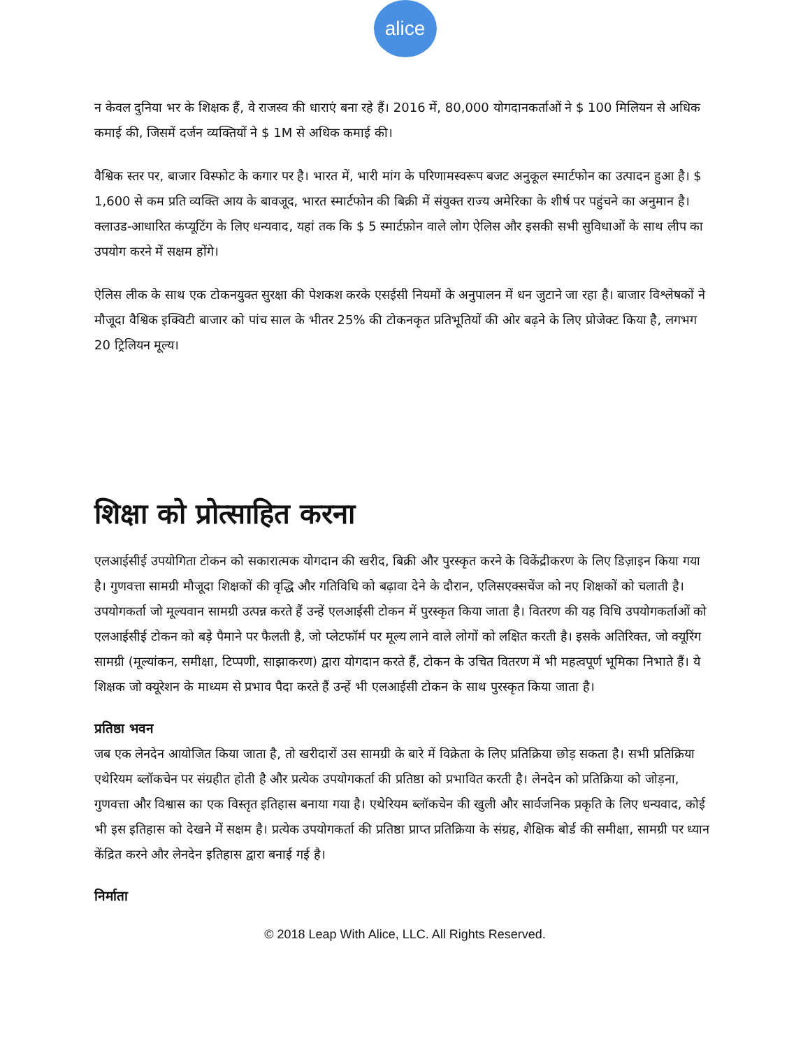alice
न केवल दुनिया भर के शिक्षक हैं, वे राजस्व की धाराएं बना रहे हैं। 2016 में, 80,000 योगदानकर्ताओं ने $ 100 मिलियन से अधिक कमाई की, जिसमें दर्जन व्यक्तियों ने $ 1M से अधिक कमाई की।
वैश्विक स्तर पर, बाजार विस्फोट के कगार पर है। भारत में, भारी मांग के परिणामस्वरूप बजट अनुकूल स्मार्टफोन का उत्पादन हुआ है। $ 1,600 से कम प्रति व्यक्ति आय के बावजूद, भारत स्मार्टफोन की बिक्री में संयुक्त राज्य अमेरिका के शीर्ष पर पहुंचने का अनुमान है। क्लाउड-आधारित कंप्यूटिंग के लिए धन्यवाद, यहां तक कि $ 5 स्मार्टफ़ोन वाले लोग ऐलिस और इसकी सभी सुविधाओं के साथ लीप का उपयोग करने में सक्षम होंगे।
ऐलिस लीक के साथ एक टोकनयुक्त सुरक्षा की पेशकश करके एसईसी नियमों के अनुपालन में धन जुटाने जा रहा है। बाजार विश्लेषकों ने मौजूदा वैश्विक इक्विटी बाजार को पांच साल के भीतर 25% की टोकनकृत प्रतिभूतियों की ओर बढ़ने के लिए प्रोजेक्ट किया है, लगभग 20 ट्रिलियन मूल्य।
शिक्षा को प्रोत्साहित करना
एलआईसीई उपयोगिता टोकन को सकारात्मक योगदान की खरीद, बिक्री और पुरस्कृत करने के विकेंद्रीकरण के लिए डिज़ाइन किया गया है। गुणवत्ता सामग्री मौजूदा शिक्षकों की वृद्धि और गतिविधि को बढ़ावा देने के दौरान, एलिसएक्सचेंज को नए शिक्षकों को चलाती है। उपयोगकर्ता जो मूल्यवान सामग्री उत्पन्न करते हैं उन्हें एलआईसी टोकन में पुरस्कृत किया जाता है। वितरण की यह विधि उपयोगकर्ताओं को एलआईसीई टोकन को बड़े पैमाने पर फैलती है, जो प्लेटफॉर्म पर मूल्य लाने वाले लोगों को लक्षित करती है। इसके अतिरिक्त, जो क्यूरिंग सामग्री (मूल्यांकन, समीक्षा, टिप्पणी, साझाकरण) द्वारा योगदान करते हैं, टोकन के उचित वितरण में भी महत्वपूर्ण भूमिका निभाते हैं। ये शिक्षक जो क्यूरेशन के माध्यम से प्रभाव पैदा करते हैं उन्हें भी एलआईसी टोकन के साथ पुरस्कृत किया जाता है।
प्रतिष्ठा भवन
जब एक लेनदेन आयोजित किया जाता है, तो खरीदारों उस सामग्री के बारे में विक्रेता के लिए प्रतिक्रिया छोड़ सकता है। सभी प्रतिक्रिया एथेरियम ब्लॉकचेन पर संग्रहीत होती है और प्रत्येक उपयोगकर्ता की प्रतिष्ठा को प्रभावित करती है। लेनदेन को प्रतिक्रिया को जोड़ना, गुणवत्ता और विश्वास का एक विस्तृत इतिहास बनाया गया है। एथेरियम ब्लॉकचेन की खुली और सार्वजनिक प्रकृति के लिए धन्यवाद, कोई भी इस इतिहास को देखने में सक्षम है। प्रत्येक उपयोगकर्ता की प्रतिष्ठा प्राप्त प्रतिक्रिया के संग्रह, शैक्षिक बोर्ड की समीक्षा, सामग्री पर ध्यान केंद्रित करने और लेनदेन इतिहास द्वारा बनाई गई है।
निर्माता
© 2018 Leap With Alice, LLC. All Rights Reserved.